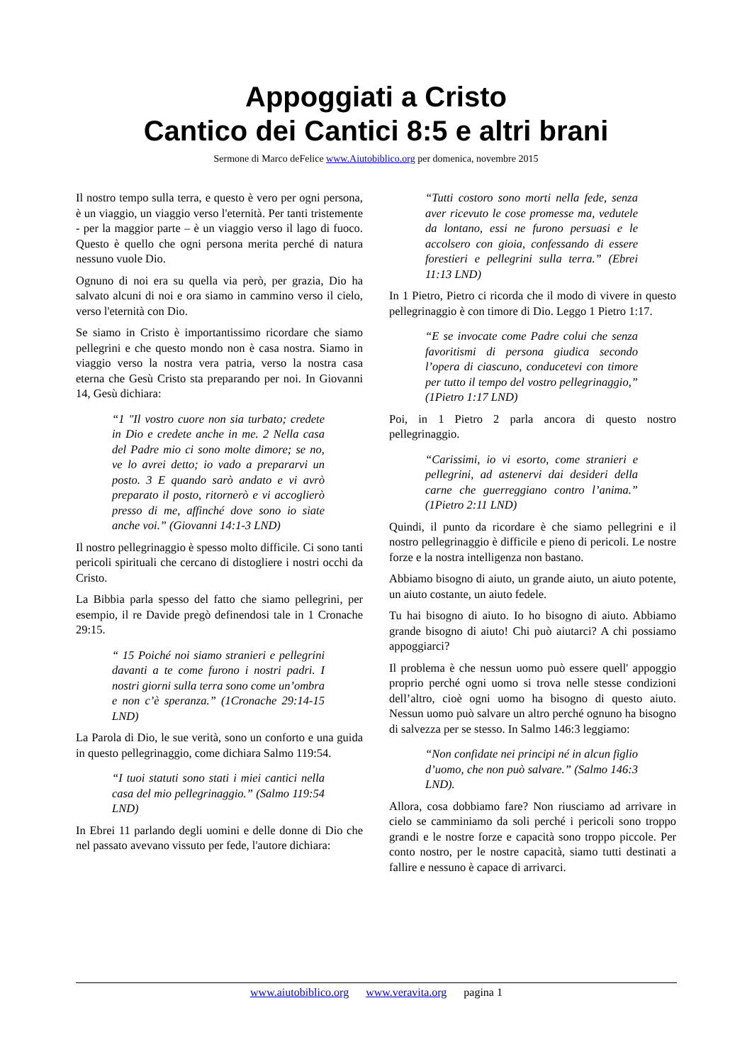Appoggiati a Cristo
Cantico dei Cantici 8:5 e altri brani
Sermone di Marco deFelice www.Aiutobiblico.org per domenica, novembre 2015
Il nostro tempo sulla terra, e questo è vero per ogni persona, è un viaggio, un viaggio verso l'eternità. Per tanti tristemente - per la maggior parte – è un viaggio verso il lago di fuoco. Questo è quello che ogni persona merita perché di natura nessuno vuole Dio.
Ognuno di noi era su quella via però, per grazia, Dio ha salvato alcuni di noi e ora siamo in cammino verso il cielo, verso l'eternità con Dio.
Se siamo in Cristo è importantissimo ricordare che siamo pellegrini e che questo mondo non è casa nostra. Siamo in viaggio verso la nostra vera patria, verso la nostra casa eterna che Gesù Cristo sta preparando per noi. In Giovanni 14, Gesù dichiara:
“1 "Il vostro cuore non sia turbato; credete in Dio e credete anche in me. 2 Nella casa del Padre mio ci sono molte dimore; se no, ve lo avrei detto; io vado a prepararvi un posto. 3 E quando sarò andato e vi avrò preparato il posto, ritornerò e vi accoglierò presso di me, affinché dove sono io siate anche voi.” (Giovanni 14:1-3 LND)
Il nostro pellegrinaggio è spesso molto difficile. Ci sono tanti pericoli spirituali che cercano di distogliere i nostri occhi da Cristo.
La Bibbia parla spesso del fatto che siamo pellegrini, per esempio, il re Davide pregò definendosi tale in 1 Cronache 29:15.
“ 15 Poiché noi siamo stranieri e pellegrini davanti a te come furono i nostri padri. I nostri giorni sulla terra sono come un’ombra e non c’è speranza.” (1Cronache 29:14-15 LND)
La Parola di Dio, le sue verità, sono un conforto e una guida in questo pellegrinaggio, come dichiara Salmo 119:54.
“I tuoi statuti sono stati i miei cantici nella casa del mio pellegrinaggio.” (Salmo 119:54 LND)
In Ebrei 11 parlando degli uomini e delle donne di Dio che nel passato avevano vissuto per fede, l'autore dichiara:
“Tutti costoro sono morti nella fede, senza aver ricevuto le cose promesse ma, vedutele da lontano, essi ne furono persuasi e le accolsero con gioia, confessando di essere forestieri e pellegrini sulla terra.” (Ebrei 11:13 LND)
In 1 Pietro, Pietro ci ricorda che il modo di vivere in questo pellegrinaggio è con timore di Dio. Leggo 1 Pietro 1:17.
“E se invocate come Padre colui che senza favoritismi di persona giudica secondo l’opera di ciascuno, conducetevi con timore per tutto il tempo del vostro pellegrinaggio,” (1Pietro 1:17 LND)
Poi, in 1 Pietro 2 parla ancora di questo nostro pellegrinaggio.
“Carissimi, io vi esorto, come stranieri e pellegrini, ad astenervi dai desideri della carne che guerreggiano contro l’anima.” (1Pietro 2:11 LND)
Quindi, il punto da ricordare è che siamo pellegrini e il nostro pellegrinaggio è difficile e pieno di pericoli. Le nostre forze e la nostra intelligenza non bastano.
Abbiamo bisogno di aiuto, un grande aiuto, un aiuto potente, un aiuto costante, un aiuto fedele.
Tu hai bisogno di aiuto. Io ho bisogno di aiuto. Abbiamo grande bisogno di aiuto! Chi può aiutarci? A chi possiamo appoggiarci?
Il problema è che nessun uomo può essere quell' appoggio proprio perché ogni uomo si trova nelle stesse condizioni dell’altro, cioè ogni uomo ha bisogno di questo aiuto. Nessun uomo può salvare un altro perché ognuno ha bisogno di salvezza per se stesso. In Salmo 146:3 leggiamo:
“Non confidate nei principi né in alcun figlio d’uomo, che non può salvare.” (Salmo 146:3 LND).
Allora, cosa dobbiamo fare? Non riusciamo ad arrivare in cielo se camminiamo da soli perché i pericoli sono troppo grandi e le nostre forze e capacità sono troppo piccole. Per conto nostro, per le nostre capacità, siamo tutti destinati a fallire e nessuno è capace di arrivarci.
www.aiutobiblico.org www.veravita.org pagina 1